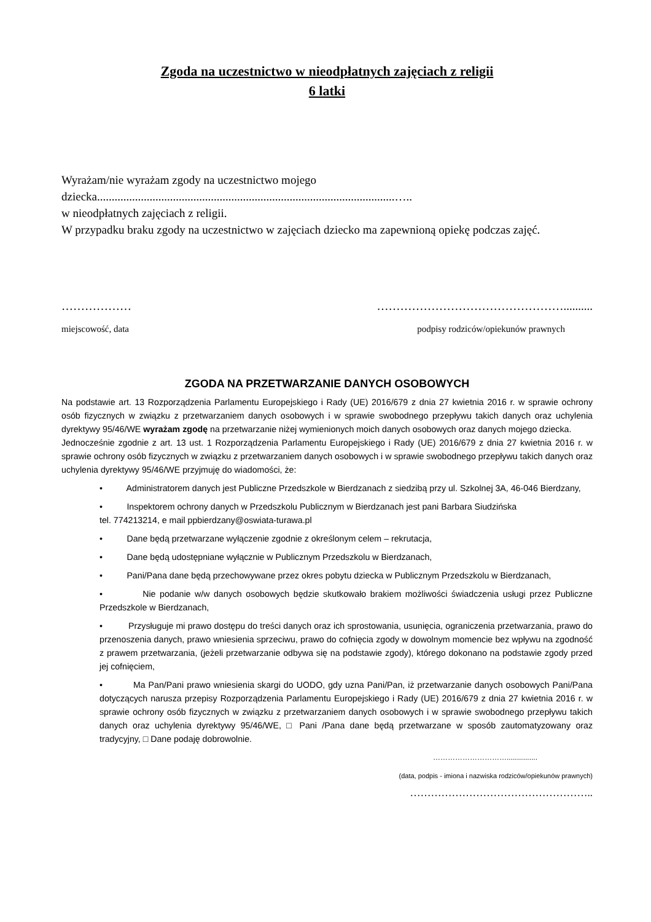Zgoda na uczestnictwo w nieodpłatnych zajęciach z religii
6 latki
Wyrażam/nie wyrażam zgody na uczestnictwo mojego
dziecka......................................................................................................…..
w nieodpłatnych zajęciach z religii.
W przypadku braku zgody na uczestnictwo w zajęciach dziecko ma zapewnioną opiekę podczas zajęć.
……………… …………………………………………..........
miejscowość, data podpisy rodziców/opiekunów prawnych
ZGODA NA PRZETWARZANIE DANYCH OSOBOWYCH
Na podstawie art. 13 Rozporządzenia Parlamentu Europejskiego i Rady (UE) 2016/679 z dnia 27 kwietnia 2016 r. w sprawie ochrony osób fizycznych w związku z przetwarzaniem danych osobowych i w sprawie swobodnego przepływu takich danych oraz uchylenia dyrektywy 95/46/WE wyrażam zgodę na przetwarzanie niżej wymienionych moich danych osobowych oraz danych mojego dziecka.
Jednocześnie zgodnie z art. 13 ust. 1 Rozporządzenia Parlamentu Europejskiego i Rady (UE) 2016/679 z dnia 27 kwietnia 2016 r. w sprawie ochrony osób fizycznych w związku z przetwarzaniem danych osobowych i w sprawie swobodnego przepływu takich danych oraz uchylenia dyrektywy 95/46/WE przyjmuję do wiadomości, że:
• Administratorem danych jest Publiczne Przedszkole w Bierdzanach z siedzibą przy ul. Szkolnej 3A, 46-046 Bierdzany,
• Inspektorem ochrony danych w Przedszkolu Publicznym w Bierdzanach jest pani Barbara Siudzińska
tel. 774213214, e mail ppbierdzany@oswiata-turawa.pl
• Dane będą przetwarzane wyłączenie zgodnie z określonym celem – rekrutacja,
• Dane będą udostępniane wyłącznie w Publicznym Przedszkolu w Bierdzanach,
• Pani/Pana dane będą przechowywane przez okres pobytu dziecka w Publicznym Przedszkolu w Bierdzanach,
• Nie podanie w/w danych osobowych będzie skutkowało brakiem możliwości świadczenia usługi przez Publiczne Przedszkole w Bierdzanach,
• Przysługuje mi prawo dostępu do treści danych oraz ich sprostowania, usunięcia, ograniczenia przetwarzania, prawo do przenoszenia danych, prawo wniesienia sprzeciwu, prawo do cofnięcia zgody w dowolnym momencie bez wpływu na zgodność z prawem przetwarzania, (jeżeli przetwarzanie odbywa się na podstawie zgody), którego dokonano na podstawie zgody przed jej cofnięciem,
• Ma Pan/Pani prawo wniesienia skargi do UODO, gdy uzna Pani/Pan, iż przetwarzanie danych osobowych Pani/Pana dotyczących narusza przepisy Rozporządzenia Parlamentu Europejskiego i Rady (UE) 2016/679 z dnia 27 kwietnia 2016 r. w sprawie ochrony osób fizycznych w związku z przetwarzaniem danych osobowych i w sprawie swobodnego przepływu takich danych oraz uchylenia dyrektywy 95/46/WE, □ Pani /Pana dane będą przetwarzane w sposób zautomatyzowany oraz tradycyjny, □ Dane podaję dobrowolnie.
…………………………...............
(data, podpis - imiona i nazwiska rodziców/opiekunów prawnych)
……………………………………………..